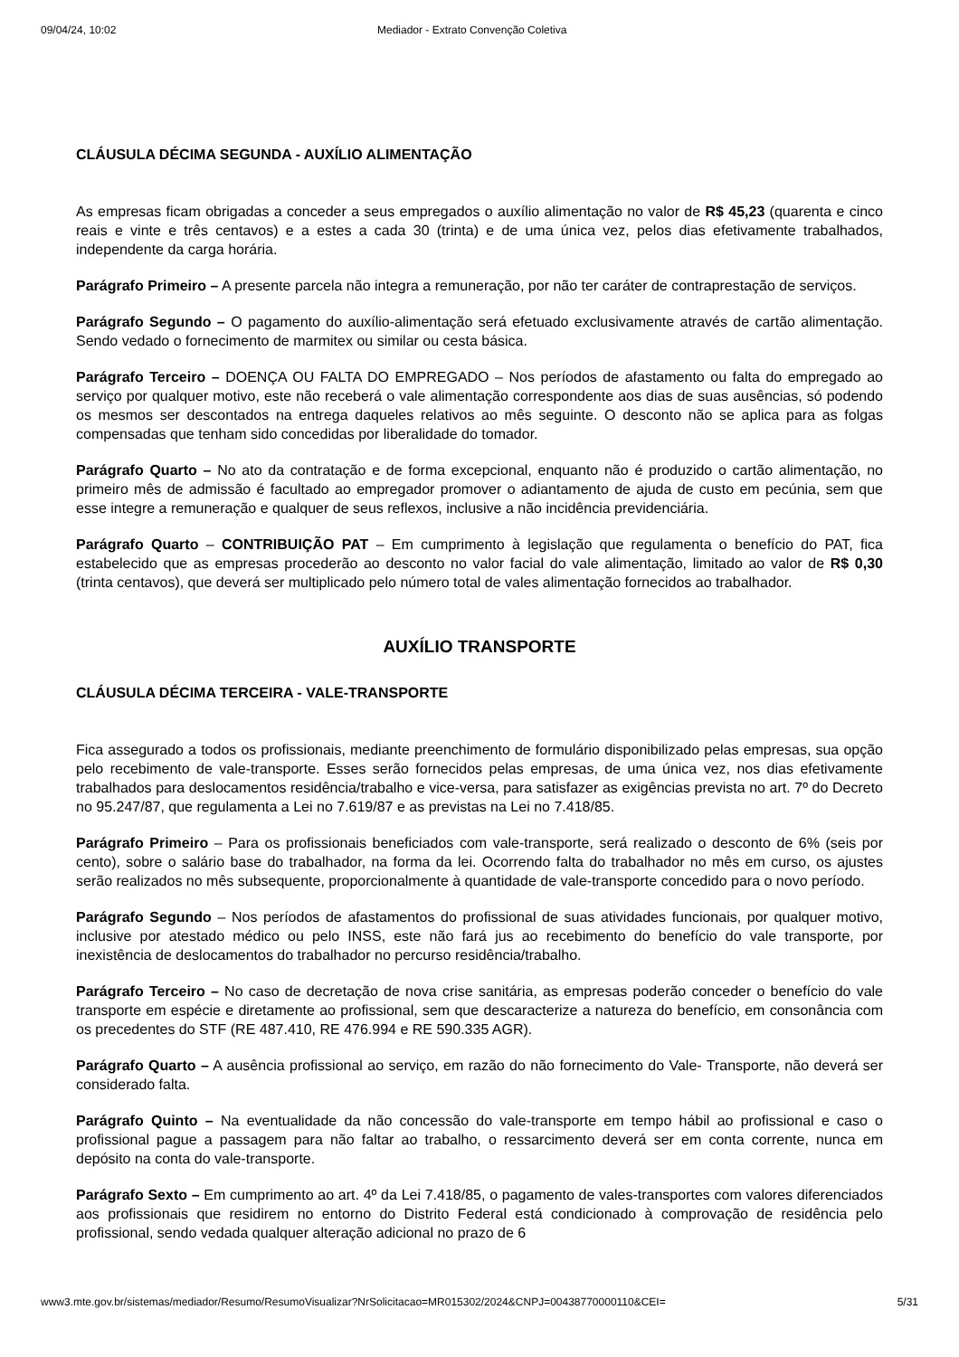09/04/24, 10:02 Mediador - Extrato Convenção Coletiva
CLÁUSULA DÉCIMA SEGUNDA - AUXÍLIO ALIMENTAÇÃO
As empresas ficam obrigadas a conceder a seus empregados o auxílio alimentação no valor de R$ 45,23 (quarenta e cinco reais e vinte e três centavos) e a estes a cada 30 (trinta) e de uma única vez, pelos dias efetivamente trabalhados, independente da carga horária.
Parágrafo Primeiro – A presente parcela não integra a remuneração, por não ter caráter de contraprestação de serviços.
Parágrafo Segundo – O pagamento do auxílio-alimentação será efetuado exclusivamente através de cartão alimentação. Sendo vedado o fornecimento de marmitex ou similar ou cesta básica.
Parágrafo Terceiro – DOENÇA OU FALTA DO EMPREGADO – Nos períodos de afastamento ou falta do empregado ao serviço por qualquer motivo, este não receberá o vale alimentação correspondente aos dias de suas ausências, só podendo os mesmos ser descontados na entrega daqueles relativos ao mês seguinte. O desconto não se aplica para as folgas compensadas que tenham sido concedidas por liberalidade do tomador.
Parágrafo Quarto – No ato da contratação e de forma excepcional, enquanto não é produzido o cartão alimentação, no primeiro mês de admissão é facultado ao empregador promover o adiantamento de ajuda de custo em pecúnia, sem que esse integre a remuneração e qualquer de seus reflexos, inclusive a não incidência previdenciária.
Parágrafo Quarto – CONTRIBUIÇÃO PAT – Em cumprimento à legislação que regulamenta o benefício do PAT, fica estabelecido que as empresas procederão ao desconto no valor facial do vale alimentação, limitado ao valor de R$ 0,30 (trinta centavos), que deverá ser multiplicado pelo número total de vales alimentação fornecidos ao trabalhador.
AUXÍLIO TRANSPORTE
CLÁUSULA DÉCIMA TERCEIRA - VALE-TRANSPORTE
Fica assegurado a todos os profissionais, mediante preenchimento de formulário disponibilizado pelas empresas, sua opção pelo recebimento de vale-transporte. Esses serão fornecidos pelas empresas, de uma única vez, nos dias efetivamente trabalhados para deslocamentos residência/trabalho e vice-versa, para satisfazer as exigências prevista no art. 7º do Decreto no 95.247/87, que regulamenta a Lei no 7.619/87 e as previstas na Lei no 7.418/85.
Parágrafo Primeiro – Para os profissionais beneficiados com vale-transporte, será realizado o desconto de 6% (seis por cento), sobre o salário base do trabalhador, na forma da lei. Ocorrendo falta do trabalhador no mês em curso, os ajustes serão realizados no mês subsequente, proporcionalmente à quantidade de vale-transporte concedido para o novo período.
Parágrafo Segundo – Nos períodos de afastamentos do profissional de suas atividades funcionais, por qualquer motivo, inclusive por atestado médico ou pelo INSS, este não fará jus ao recebimento do benefício do vale transporte, por inexistência de deslocamentos do trabalhador no percurso residência/trabalho.
Parágrafo Terceiro – No caso de decretação de nova crise sanitária, as empresas poderão conceder o benefício do vale transporte em espécie e diretamente ao profissional, sem que descaracterize a natureza do benefício, em consonância com os precedentes do STF (RE 487.410, RE 476.994 e RE 590.335 AGR).
Parágrafo Quarto – A ausência profissional ao serviço, em razão do não fornecimento do Vale- Transporte, não deverá ser considerado falta.
Parágrafo Quinto – Na eventualidade da não concessão do vale-transporte em tempo hábil ao profissional e caso o profissional pague a passagem para não faltar ao trabalho, o ressarcimento deverá ser em conta corrente, nunca em depósito na conta do vale-transporte.
Parágrafo Sexto – Em cumprimento ao art. 4º da Lei 7.418/85, o pagamento de vales-transportes com valores diferenciados aos profissionais que residirem no entorno do Distrito Federal está condicionado à comprovação de residência pelo profissional, sendo vedada qualquer alteração adicional no prazo de 6
www3.mte.gov.br/sistemas/mediador/Resumo/ResumoVisualizar?NrSolicitacao=MR015302/2024&CNPJ=00438770000110&CEI= 5/31